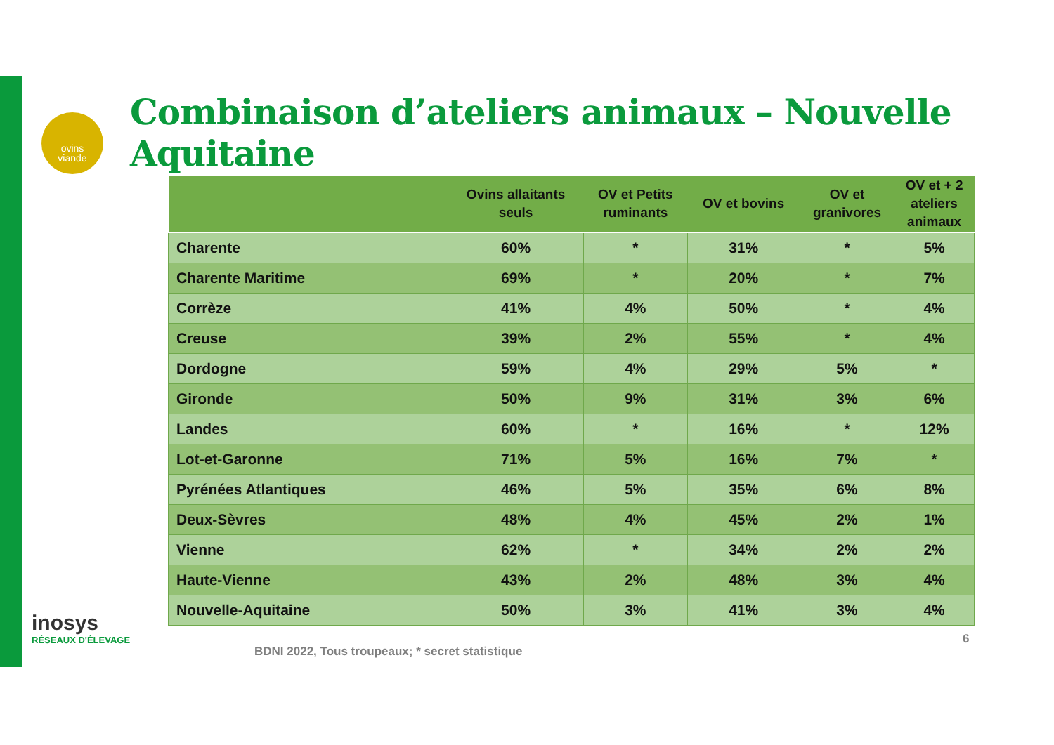ovins
viande
Combinaison d’ateliers animaux – Nouvelle Aquitaine
| | Ovins allaitants seuls | OV et Petits ruminants | OV et bovins | OV et granivores | OV et + 2 ateliers animaux |
| --- | --- | --- | --- | --- | --- |
| Charente | 60% | * | 31% | * | 5% |
| Charente Maritime | 69% | * | 20% | * | 7% |
| Corrèze | 41% | 4% | 50% | * | 4% |
| Creuse | 39% | 2% | 55% | * | 4% |
| Dordogne | 59% | 4% | 29% | 5% | * |
| Gironde | 50% | 9% | 31% | 3% | 6% |
| Landes | 60% | * | 16% | * | 12% |
| Lot-et-Garonne | 71% | 5% | 16% | 7% | * |
| Pyrénées Atlantiques | 46% | 5% | 35% | 6% | 8% |
| Deux-Sèvres | 48% | 4% | 45% | 2% | 1% |
| Vienne | 62% | * | 34% | 2% | 2% |
| Haute-Vienne | 43% | 2% | 48% | 3% | 4% |
| Nouvelle-Aquitaine | 50% | 3% | 41% | 3% | 4% |
inosys
RÉSEAUX D'ÉLEVAGE
BDNI 2022, Tous troupeaux; * secret statistique
6